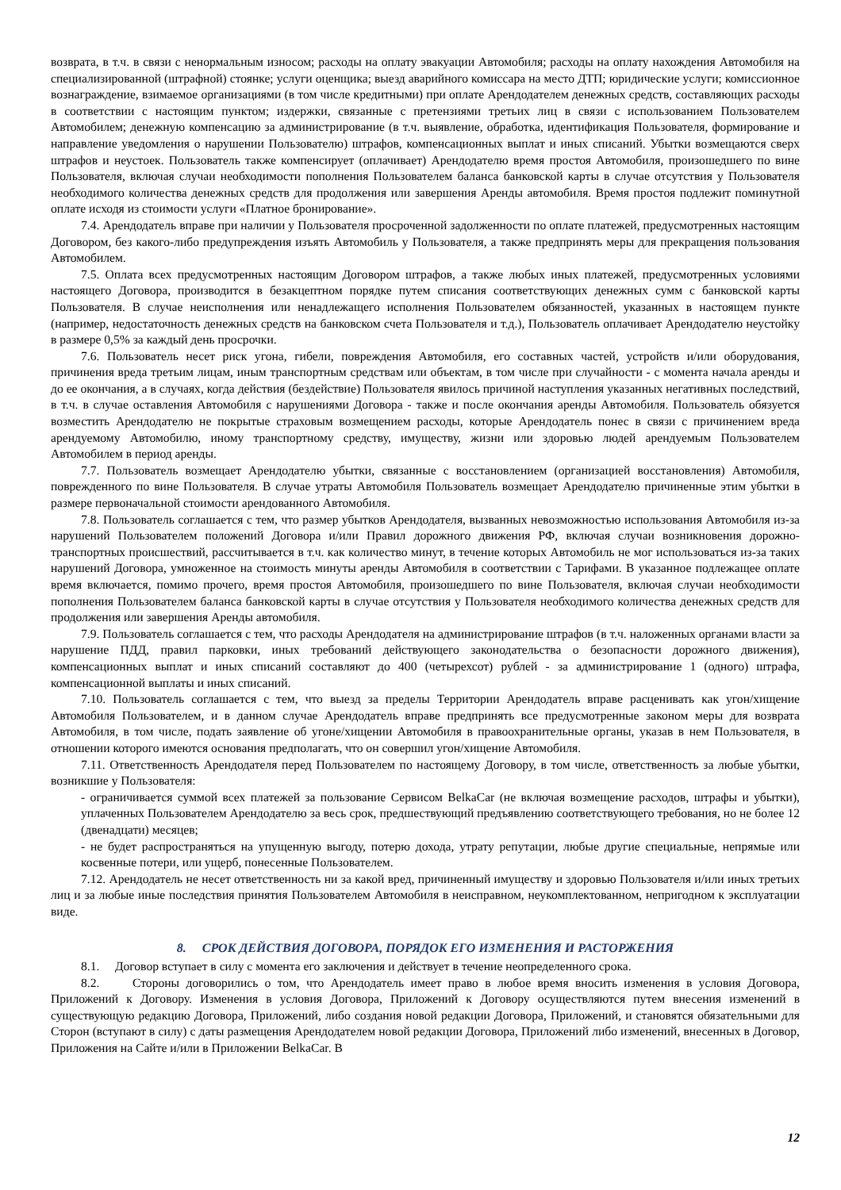возврата, в т.ч. в связи с ненормальным износом; расходы на оплату эвакуации Автомобиля; расходы на оплату нахождения Автомобиля на специализированной (штрафной) стоянке; услуги оценщика; выезд аварийного комиссара на место ДТП; юридические услуги; комиссионное вознаграждение, взимаемое организациями (в том числе кредитными) при оплате Арендодателем денежных средств, составляющих расходы в соответствии с настоящим пунктом; издержки, связанные с претензиями третьих лиц в связи с использованием Пользователем Автомобилем; денежную компенсацию за администрирование (в т.ч. выявление, обработка, идентификация Пользователя, формирование и направление уведомления о нарушении Пользователю) штрафов, компенсационных выплат и иных списаний. Убытки возмещаются сверх штрафов и неустоек. Пользователь также компенсирует (оплачивает) Арендодателю время простоя Автомобиля, произошедшего по вине Пользователя, включая случаи необходимости пополнения Пользователем баланса банковской карты в случае отсутствия у Пользователя необходимого количества денежных средств для продолжения или завершения Аренды автомобиля. Время простоя подлежит поминутной оплате исходя из стоимости услуги «Платное бронирование».
7.4. Арендодатель вправе при наличии у Пользователя просроченной задолженности по оплате платежей, предусмотренных настоящим Договором, без какого-либо предупреждения изъять Автомобиль у Пользователя, а также предпринять меры для прекращения пользования Автомобилем.
7.5. Оплата всех предусмотренных настоящим Договором штрафов, а также любых иных платежей, предусмотренных условиями настоящего Договора, производится в безакцептном порядке путем списания соответствующих денежных сумм с банковской карты Пользователя. В случае неисполнения или ненадлежащего исполнения Пользователем обязанностей, указанных в настоящем пункте (например, недостаточность денежных средств на банковском счета Пользователя и т.д.), Пользователь оплачивает Арендодателю неустойку в размере 0,5% за каждый день просрочки.
7.6. Пользователь несет риск угона, гибели, повреждения Автомобиля, его составных частей, устройств и/или оборудования, причинения вреда третьим лицам, иным транспортным средствам или объектам, в том числе при случайности - с момента начала аренды и до ее окончания, а в случаях, когда действия (бездействие) Пользователя явилось причиной наступления указанных негативных последствий, в т.ч. в случае оставления Автомобиля с нарушениями Договора - также и после окончания аренды Автомобиля. Пользователь обязуется возместить Арендодателю не покрытые страховым возмещением расходы, которые Арендодатель понес в связи с причинением вреда арендуемому Автомобилю, иному транспортному средству, имуществу, жизни или здоровью людей арендуемым Пользователем Автомобилем в период аренды.
7.7. Пользователь возмещает Арендодателю убытки, связанные с восстановлением (организацией восстановления) Автомобиля, поврежденного по вине Пользователя. В случае утраты Автомобиля Пользователь возмещает Арендодателю причиненные этим убытки в размере первоначальной стоимости арендованного Автомобиля.
7.8. Пользователь соглашается с тем, что размер убытков Арендодателя, вызванных невозможностью использования Автомобиля из-за нарушений Пользователем положений Договора и/или Правил дорожного движения РФ, включая случаи возникновения дорожно-транспортных происшествий, рассчитывается в т.ч. как количество минут, в течение которых Автомобиль не мог использоваться из-за таких нарушений Договора, умноженное на стоимость минуты аренды Автомобиля в соответствии с Тарифами. В указанное подлежащее оплате время включается, помимо прочего, время простоя Автомобиля, произошедшего по вине Пользователя, включая случаи необходимости пополнения Пользователем баланса банковской карты в случае отсутствия у Пользователя необходимого количества денежных средств для продолжения или завершения Аренды автомобиля.
7.9. Пользователь соглашается с тем, что расходы Арендодателя на администрирование штрафов (в т.ч. наложенных органами власти за нарушение ПДД, правил парковки, иных требований действующего законодательства о безопасности дорожного движения), компенсационных выплат и иных списаний составляют до 400 (четырехсот) рублей - за администрирование 1 (одного) штрафа, компенсационной выплаты и иных списаний.
7.10. Пользователь соглашается с тем, что выезд за пределы Территории Арендодатель вправе расценивать как угон/хищение Автомобиля Пользователем, и в данном случае Арендодатель вправе предпринять все предусмотренные законом меры для возврата Автомобиля, в том числе, подать заявление об угоне/хищении Автомобиля в правоохранительные органы, указав в нем Пользователя, в отношении которого имеются основания предполагать, что он совершил угон/хищение Автомобиля.
7.11. Ответственность Арендодателя перед Пользователем по настоящему Договору, в том числе, ответственность за любые убытки, возникшие у Пользователя:
- ограничивается суммой всех платежей за пользование Сервисом BelkaCar (не включая возмещение расходов, штрафы и убытки), уплаченных Пользователем Арендодателю за весь срок, предшествующий предъявлению соответствующего требования, но не более 12 (двенадцати) месяцев;
- не будет распространяться на упущенную выгоду, потерю дохода, утрату репутации, любые другие специальные, непрямые или косвенные потери, или ущерб, понесенные Пользователем.
7.12. Арендодатель не несет ответственность ни за какой вред, причиненный имуществу и здоровью Пользователя и/или иных третьих лиц и за любые иные последствия принятия Пользователем Автомобиля в неисправном, неукомплектованном, непригодном к эксплуатации виде.
8. СРОК ДЕЙСТВИЯ ДОГОВОРА, ПОРЯДОК ЕГО ИЗМЕНЕНИЯ И РАСТОРЖЕНИЯ
8.1. Договор вступает в силу с момента его заключения и действует в течение неопределенного срока.
8.2. Стороны договорились о том, что Арендодатель имеет право в любое время вносить изменения в условия Договора, Приложений к Договору. Изменения в условия Договора, Приложений к Договору осуществляются путем внесения изменений в существующую редакцию Договора, Приложений, либо создания новой редакции Договора, Приложений, и становятся обязательными для Сторон (вступают в силу) с даты размещения Арендодателем новой редакции Договора, Приложений либо изменений, внесенных в Договор, Приложения на Сайте и/или в Приложении BelkaCar. В
12